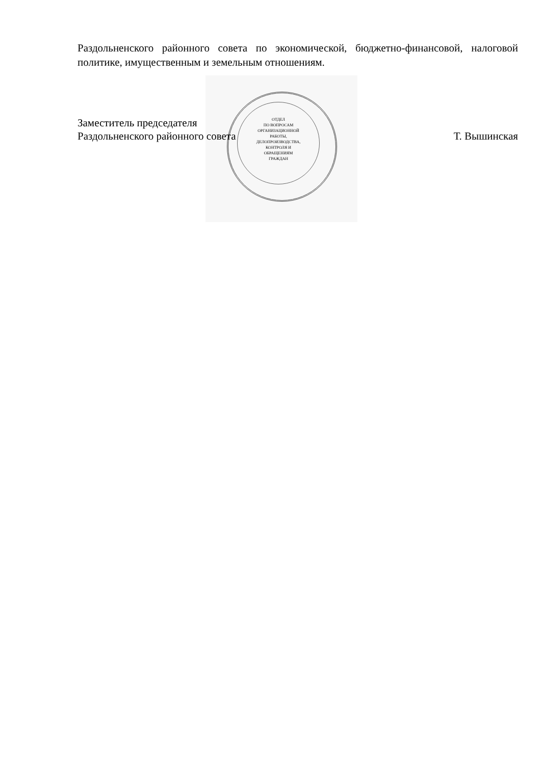ОТДЕЛ
ПО ВОПРОСАМ
ОРГАНИЗАЦИОННОЙ
РАБОТЫ,
ДЕЛОПРОИЗВОДСТВА,
КОНТРОЛЯ И
ОБРАЩЕНИЯМ
ГРАЖДАН
Раздольненского районного совета по экономической, бюджетно-финансовой, налоговой политике, имущественным и земельным отношениям.
Заместитель председателя
Раздольненского районного совета Т. Вышинская